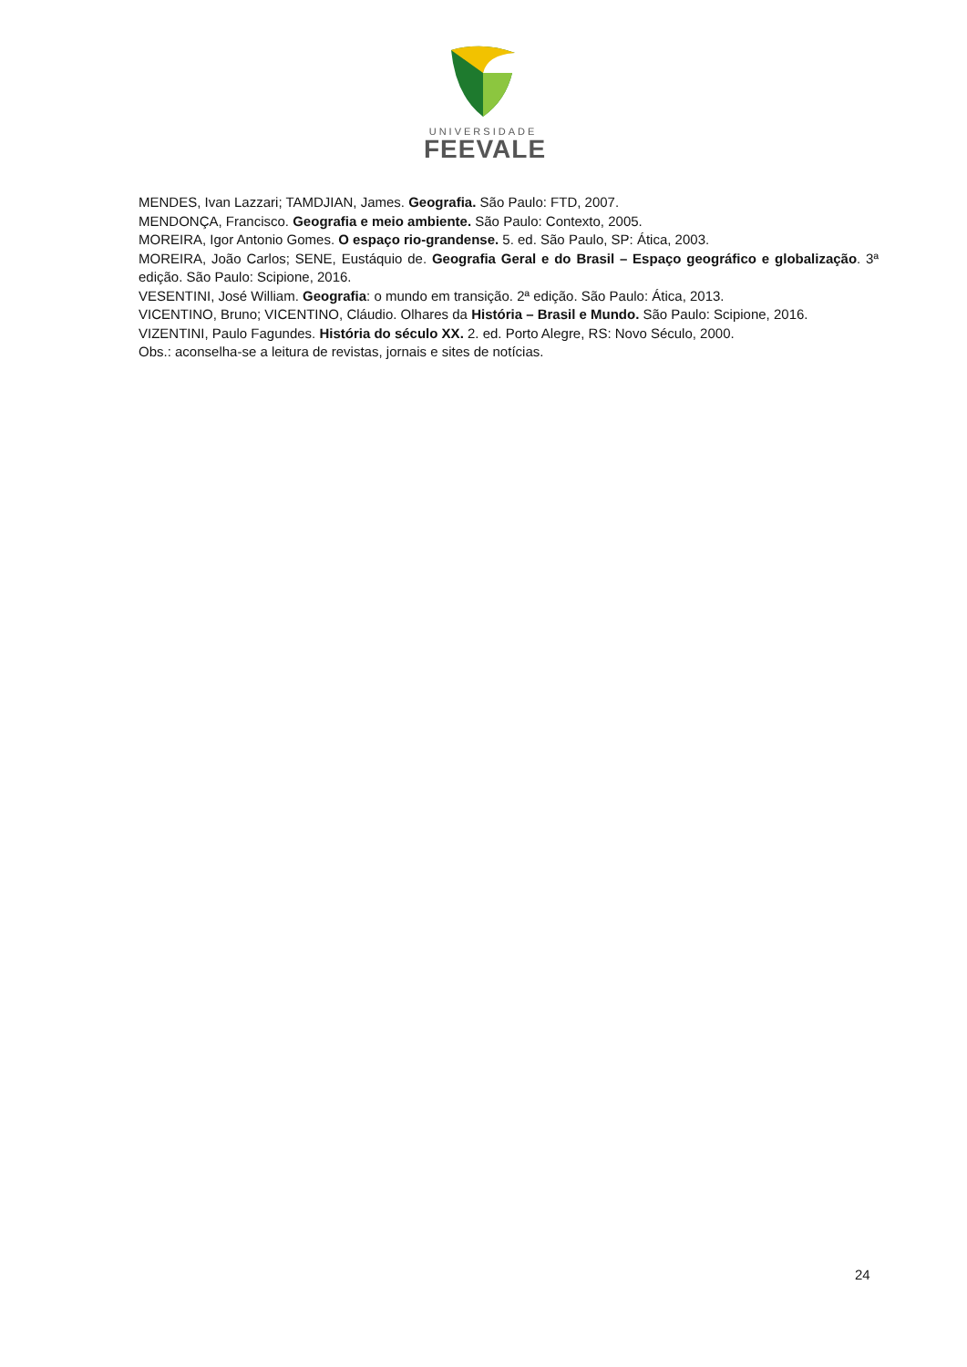UNIVERSIDADE
FEEVALE
MENDES, Ivan Lazzari; TAMDJIAN, James. Geografia. São Paulo: FTD, 2007.
MENDONÇA, Francisco. Geografia e meio ambiente. São Paulo: Contexto, 2005.
MOREIRA, Igor Antonio Gomes. O espaço rio-grandense. 5. ed. São Paulo, SP: Ática, 2003.
MOREIRA, João Carlos; SENE, Eustáquio de. Geografia Geral e do Brasil – Espaço geográfico e globalização. 3ª edição. São Paulo: Scipione, 2016.
VESENTINI, José William. Geografia: o mundo em transição. 2ª edição. São Paulo: Ática, 2013.
VICENTINO, Bruno; VICENTINO, Cláudio. Olhares da História – Brasil e Mundo. São Paulo: Scipione, 2016.
VIZENTINI, Paulo Fagundes. História do século XX. 2. ed. Porto Alegre, RS: Novo Século, 2000.
Obs.: aconselha-se a leitura de revistas, jornais e sites de notícias.
24